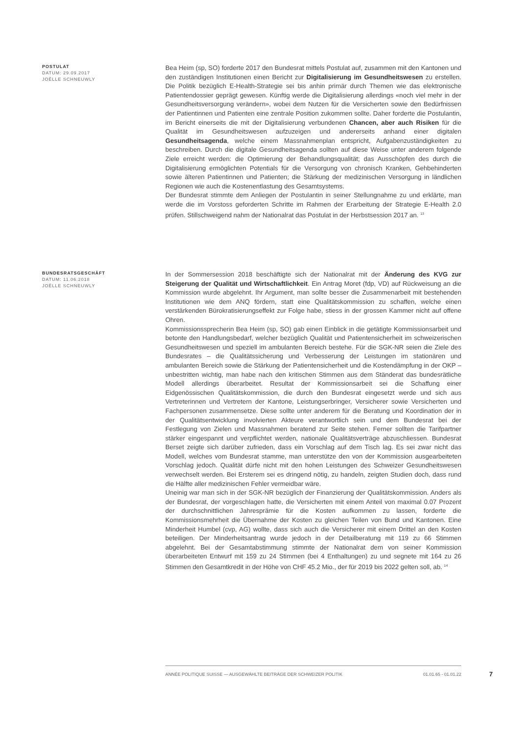POSTULAT
DATUM: 29.09.2017
JOËLLE SCHNEUWLY
Bea Heim (sp, SO) forderte 2017 den Bundesrat mittels Postulat auf, zusammen mit den Kantonen und den zuständigen Institutionen einen Bericht zur Digitalisierung im Gesundheitswesen zu erstellen. Die Politik bezüglich E-Health-Strategie sei bis anhin primär durch Themen wie das elektronische Patientendossier geprägt gewesen. Künftig werde die Digitalisierung allerdings «noch viel mehr in der Gesundheitsversorgung verändern», wobei dem Nutzen für die Versicherten sowie den Bedürfnissen der Patientinnen und Patienten eine zentrale Position zukommen sollte. Daher forderte die Postulantin, im Bericht einerseits die mit der Digitalisierung verbundenen Chancen, aber auch Risiken für die Qualität im Gesundheitswesen aufzuzeigen und andererseits anhand einer digitalen Gesundheitsagenda, welche einem Massnahmenplan entspricht, Aufgabenzuständigkeiten zu beschreiben. Durch die digitale Gesundheitsagenda sollten auf diese Weise unter anderem folgende Ziele erreicht werden: die Optimierung der Behandlungsqualität; das Ausschöpfen des durch die Digitalisierung ermöglichten Potentials für die Versorgung von chronisch Kranken, Gehbehinderten sowie älteren Patientinnen und Patienten; die Stärkung der medizinischen Versorgung in ländlichen Regionen wie auch die Kostenentlastung des Gesamtsystems.
Der Bundesrat stimmte dem Anliegen der Postulantin in seiner Stellungnahme zu und erklärte, man werde die im Vorstoss geforderten Schritte im Rahmen der Erarbeitung der Strategie E-Health 2.0 prüfen. Stillschweigend nahm der Nationalrat das Postulat in der Herbstsession 2017 an. <sup>13</sup>
BUNDESRATSGESCHÄFT
DATUM: 11.06.2018
JOËLLE SCHNEUWLY
In der Sommersession 2018 beschäftigte sich der Nationalrat mit der Änderung des KVG zur Steigerung der Qualität und Wirtschaftlichkeit. Ein Antrag Moret (fdp, VD) auf Rückweisung an die Kommission wurde abgelehnt. Ihr Argument, man sollte besser die Zusammenarbeit mit bestehenden Institutionen wie dem ANQ fördern, statt eine Qualitätskommission zu schaffen, welche einen verstärkenden Bürokratisierungseffekt zur Folge habe, stiess in der grossen Kammer nicht auf offene Ohren.
Kommissionssprecherin Bea Heim (sp, SO) gab einen Einblick in die getätigte Kommissionsarbeit und betonte den Handlungsbedarf, welcher bezüglich Qualität und Patientensicherheit im schweizerischen Gesundheitswesen und speziell im ambulanten Bereich bestehe. Für die SGK-NR seien die Ziele des Bundesrates – die Qualitätssicherung und Verbesserung der Leistungen im stationären und ambulanten Bereich sowie die Stärkung der Patientensicherheit und die Kostendämpfung in der OKP – unbestritten wichtig, man habe nach den kritischen Stimmen aus dem Ständerat das bundesrätliche Modell allerdings überarbeitet. Resultat der Kommissionsarbeit sei die Schaffung einer Eidgenössischen Qualitätskommission, die durch den Bundesrat eingesetzt werde und sich aus Vertreterinnen und Vertretern der Kantone, Leistungserbringer, Versicherer sowie Versicherten und Fachpersonen zusammensetze. Diese sollte unter anderem für die Beratung und Koordination der in der Qualitätsentwicklung involvierten Akteure verantwortlich sein und dem Bundesrat bei der Festlegung von Zielen und Massnahmen beratend zur Seite stehen. Ferner sollten die Tarifpartner stärker eingespannt und verpflichtet werden, nationale Qualitätsverträge abzuschliessen. Bundesrat Berset zeigte sich darüber zufrieden, dass ein Vorschlag auf dem Tisch lag. Es sei zwar nicht das Modell, welches vom Bundesrat stamme, man unterstütze den von der Kommission ausgearbeiteten Vorschlag jedoch. Qualität dürfe nicht mit den hohen Leistungen des Schweizer Gesundheitswesen verwechselt werden. Bei Ersterem sei es dringend nötig, zu handeln, zeigten Studien doch, dass rund die Hälfte aller medizinischen Fehler vermeidbar wäre.
Uneinig war man sich in der SGK-NR bezüglich der Finanzierung der Qualitätskommission. Anders als der Bundesrat, der vorgeschlagen hatte, die Versicherten mit einem Anteil von maximal 0.07 Prozent der durchschnittlichen Jahresprämie für die Kosten aufkommen zu lassen, forderte die Kommissionsmehrheit die Übernahme der Kosten zu gleichen Teilen von Bund und Kantonen. Eine Minderheit Humbel (cvp, AG) wollte, dass sich auch die Versicherer mit einem Drittel an den Kosten beteiligen. Der Minderheitsantrag wurde jedoch in der Detailberatung mit 119 zu 66 Stimmen abgelehnt. Bei der Gesamtabstimmung stimmte der Nationalrat dem von seiner Kommission überarbeiteten Entwurf mit 159 zu 24 Stimmen (bei 4 Enthaltungen) zu und segnete mit 164 zu 26 Stimmen den Gesamtkredit in der Höhe von CHF 45.2 Mio., der für 2019 bis 2022 gelten soll, ab. <sup>14</sup>
ANNÉE POLITIQUE SUISSE — AUSGEWÄHLTE BEITRÄGE DER SCHWEIZER POLITIK 01.01.65 - 01.01.22
7